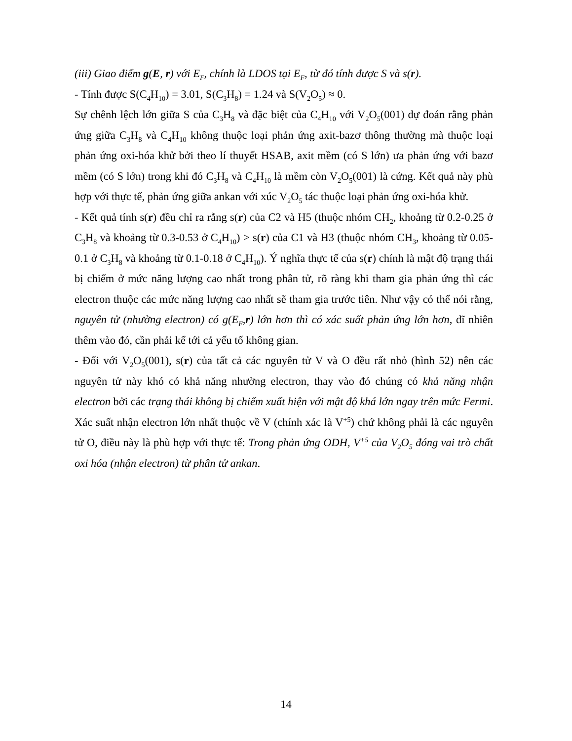(iii) Giao điểm g(E, r) với E<sub>F</sub>, chính là LDOS tại E<sub>F</sub>, từ đó tính được S và s(r).
- Tính được S(C<sub>4</sub>H<sub>10</sub>) = 3.01, S(C<sub>3</sub>H<sub>8</sub>) = 1.24 và S(V<sub>2</sub>O<sub>5</sub>) ≈ 0.
Sự chênh lệch lớn giữa S của C<sub>3</sub>H<sub>8</sub> và đặc biệt của C<sub>4</sub>H<sub>10</sub> với V<sub>2</sub>O<sub>5</sub>(001) dự đoán rằng phản ứng giữa C<sub>3</sub>H<sub>8</sub> và C<sub>4</sub>H<sub>10</sub> không thuộc loại phản ứng axit-bazơ thông thường mà thuộc loại phản ứng oxi-hóa khử bởi theo lí thuyết HSAB, axit mềm (có S lớn) ưa phản ứng với bazơ mềm (có S lớn) trong khi đó C<sub>3</sub>H<sub>8</sub> và C<sub>4</sub>H<sub>10</sub> là mềm còn V<sub>2</sub>O<sub>5</sub>(001) là cứng. Kết quả này phù hợp với thực tế, phản ứng giữa ankan với xúc V<sub>2</sub>O<sub>5</sub> tác thuộc loại phản ứng oxi-hóa khử.
- Kết quả tính s(r) đều chỉ ra rằng s(r) của C2 và H5 (thuộc nhóm CH<sub>2</sub>, khoảng từ 0.2-0.25 ở C<sub>3</sub>H<sub>8</sub> và khoảng từ 0.3-0.53 ở C<sub>4</sub>H<sub>10</sub>) > s(r) của C1 và H3 (thuộc nhóm CH<sub>3</sub>, khoảng từ 0.05-0.1 ở C<sub>3</sub>H<sub>8</sub> và khoảng từ 0.1-0.18 ở C<sub>4</sub>H<sub>10</sub>). Ý nghĩa thực tế của s(r) chính là mật độ trạng thái bị chiếm ở mức năng lượng cao nhất trong phân tử, rõ ràng khi tham gia phản ứng thì các electron thuộc các mức năng lượng cao nhất sẽ tham gia trước tiên. Như vậy có thể nói rằng, nguyên tử (nhường electron) có g(E<sub>F</sub>,r) lớn hơn thì có xác suất phản ứng lớn hơn, dĩ nhiên thêm vào đó, cần phải kể tới cả yếu tố không gian.
- Đối với V<sub>2</sub>O<sub>5</sub>(001), s(r) của tất cả các nguyên tử V và O đều rất nhỏ (hình 52) nên các nguyên tử này khó có khả năng nhường electron, thay vào đó chúng có khả năng nhận electron bởi các trạng thái không bị chiếm xuất hiện với mật độ khá lớn ngay trên mức Fermi. Xác suất nhận electron lớn nhất thuộc về V (chính xác là V<sup>+5</sup>) chứ không phải là các nguyên tử O, điều này là phù hợp với thực tế: Trong phản ứng ODH, V<sup>+5</sup> của V<sub>2</sub>O<sub>5</sub> đóng vai trò chất oxi hóa (nhận electron) từ phân tử ankan.
14